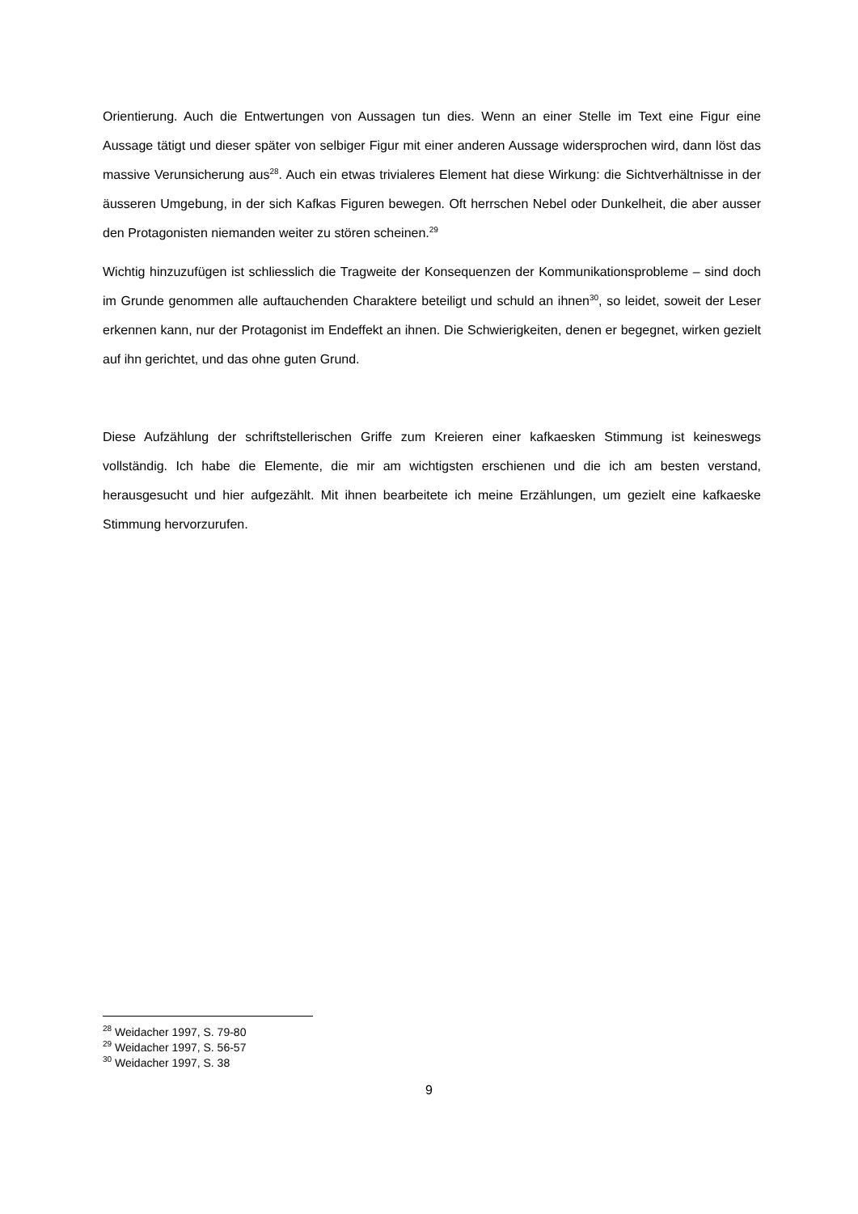Orientierung. Auch die Entwertungen von Aussagen tun dies. Wenn an einer Stelle im Text eine Figur eine Aussage tätigt und dieser später von selbiger Figur mit einer anderen Aussage widersprochen wird, dann löst das massive Verunsicherung aus<sup>28</sup>. Auch ein etwas trivialeres Element hat diese Wirkung: die Sichtverhältnisse in der äusseren Umgebung, in der sich Kafkas Figuren bewegen. Oft herrschen Nebel oder Dunkelheit, die aber ausser den Protagonisten niemanden weiter zu stören scheinen.<sup>29</sup>
Wichtig hinzuzufügen ist schliesslich die Tragweite der Konsequenzen der Kommunikationsprobleme – sind doch im Grunde genommen alle auftauchenden Charaktere beteiligt und schuld an ihnen<sup>30</sup>, so leidet, soweit der Leser erkennen kann, nur der Protagonist im Endeffekt an ihnen. Die Schwierigkeiten, denen er begegnet, wirken gezielt auf ihn gerichtet, und das ohne guten Grund.
Diese Aufzählung der schriftstellerischen Griffe zum Kreieren einer kafkaesken Stimmung ist keineswegs vollständig. Ich habe die Elemente, die mir am wichtigsten erschienen und die ich am besten verstand, herausgesucht und hier aufgezählt. Mit ihnen bearbeitete ich meine Erzählungen, um gezielt eine kafkaeske Stimmung hervorzurufen.
<sup>28</sup> Weidacher 1997, S. 79-80
<sup>29</sup> Weidacher 1997, S. 56-57
<sup>30</sup> Weidacher 1997, S. 38
9